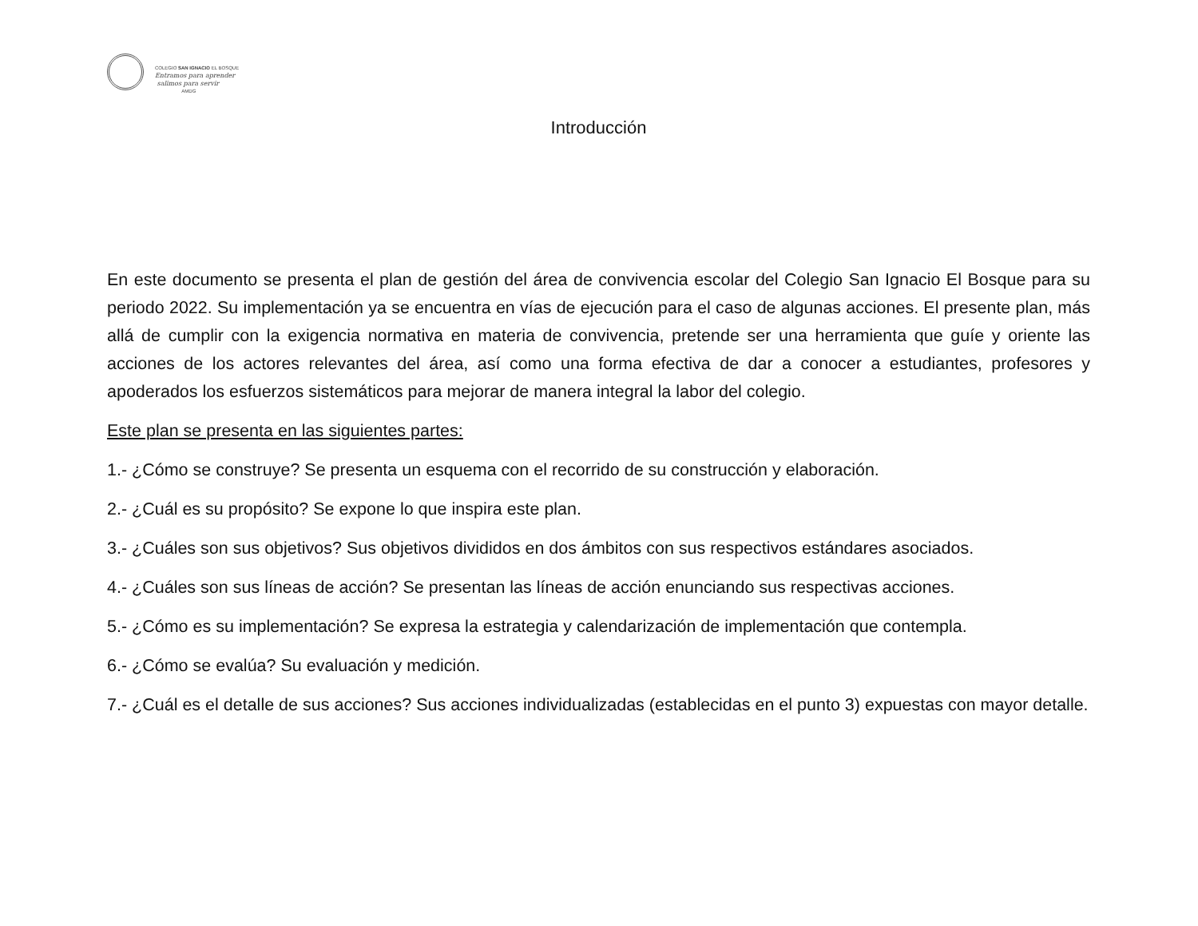COLEGIO SAN IGNACIO EL BOSQUE
Entramos para aprender
salimos para servir
AMDG
Introducción
En este documento se presenta el plan de gestión del área de convivencia escolar del Colegio San Ignacio El Bosque para su periodo 2022. Su implementación ya se encuentra en vías de ejecución para el caso de algunas acciones. El presente plan, más allá de cumplir con la exigencia normativa en materia de convivencia, pretende ser una herramienta que guíe y oriente las acciones de los actores relevantes del área, así como una forma efectiva de dar a conocer a estudiantes, profesores y apoderados los esfuerzos sistemáticos para mejorar de manera integral la labor del colegio.
Este plan se presenta en las siguientes partes:
1.- ¿Cómo se construye? Se presenta un esquema con el recorrido de su construcción y elaboración.
2.- ¿Cuál es su propósito? Se expone lo que inspira este plan.
3.- ¿Cuáles son sus objetivos? Sus objetivos divididos en dos ámbitos con sus respectivos estándares asociados.
4.- ¿Cuáles son sus líneas de acción? Se presentan las líneas de acción enunciando sus respectivas acciones.
5.- ¿Cómo es su implementación? Se expresa la estrategia y calendarización de implementación que contempla.
6.- ¿Cómo se evalúa? Su evaluación y medición.
7.- ¿Cuál es el detalle de sus acciones? Sus acciones individualizadas (establecidas en el punto 3) expuestas con mayor detalle.